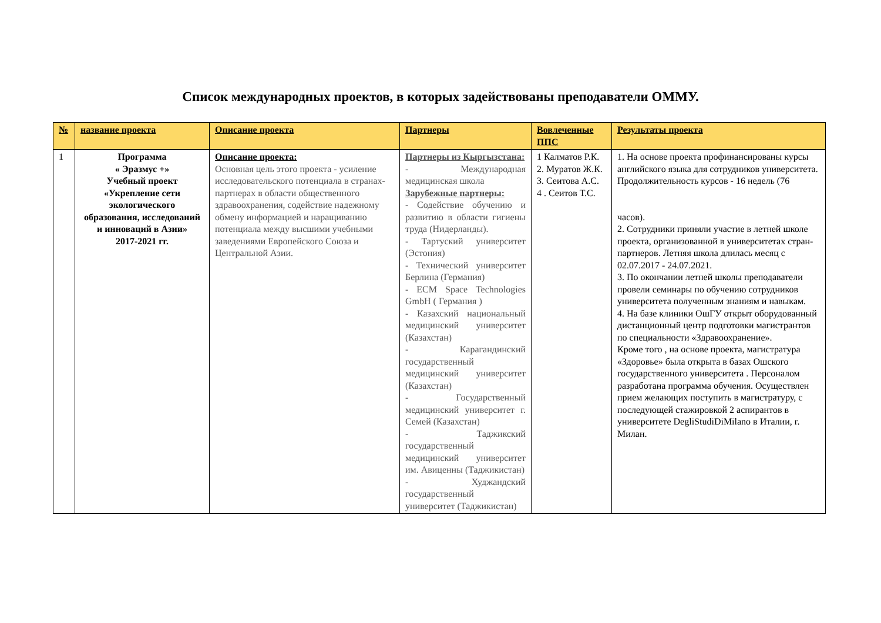Список международных проектов, в которых задействованы преподаватели ОММУ.
| № | название проекта | Описание проекта | Партнеры | Вовлеченные ППС | Результаты проекта |
| --- | --- | --- | --- | --- | --- |
| 1 | Программа « Эразмус +» Учебный проект «Укрепление сети экологического образования, исследований и инноваций в Азии» 2017-2021 гг. | Описание проекта: Основная цель этого проекта - усиление исследовательского потенциала в странах-партнерах в области общественного здравоохранения, содействие надежному обмену информацией и наращиванию потенциала между высшими учебными заведениями Европейского Союза и Центральной Азии. | Партнеры из Кыргызстана: - Международная медицинская школа Зарубежные партнеры: - Содействие обучению и развитию в области гигиены труда (Нидерланды). - Тартуский университет (Эстония) - Технический университет Берлина (Германия) - ECM Space Technologies GmbH ( Германия ) - Казахский национальный медицинский университет (Казахстан) - Карагандинский государственный медицинский университет (Казахстан) - Государственный медицинский университет г. Семей (Казахстан) - Таджикский государственный медицинский университет им. Авиценны (Таджикистан) - Худжандский государственный университет (Таджикистан) | 1 Калматов Р.К. 2. Муратов Ж.К. 3. Сеитова А.С. 4 . Сеитов Т.С. | 1. На основе проекта профинансированы курсы английского языка для сотрудников университета. Продолжительность курсов - 16 недель (76 часов). 2. Сотрудники приняли участие в летней школе проекта, организованной в университетах стран-партнеров. Летняя школа длилась месяц с 02.07.2017 - 24.07.2021. 3. По окончании летней школы преподаватели провели семинары по обучению сотрудников университета полученным знаниям и навыкам. 4. На базе клиники ОшГУ открыт оборудованный дистанционный центр подготовки магистрантов по специальности «Здравоохранение». Кроме того , на основе проекта, магистратура «Здоровье» была открыта в базах Ошского государственного университета . Персоналом разработана программа обучения. Осуществлен прием желающих поступить в магистратуру, с последующей стажировкой 2 аспирантов в университете DegliStudiDiMilano в Италии, г. Милан. |